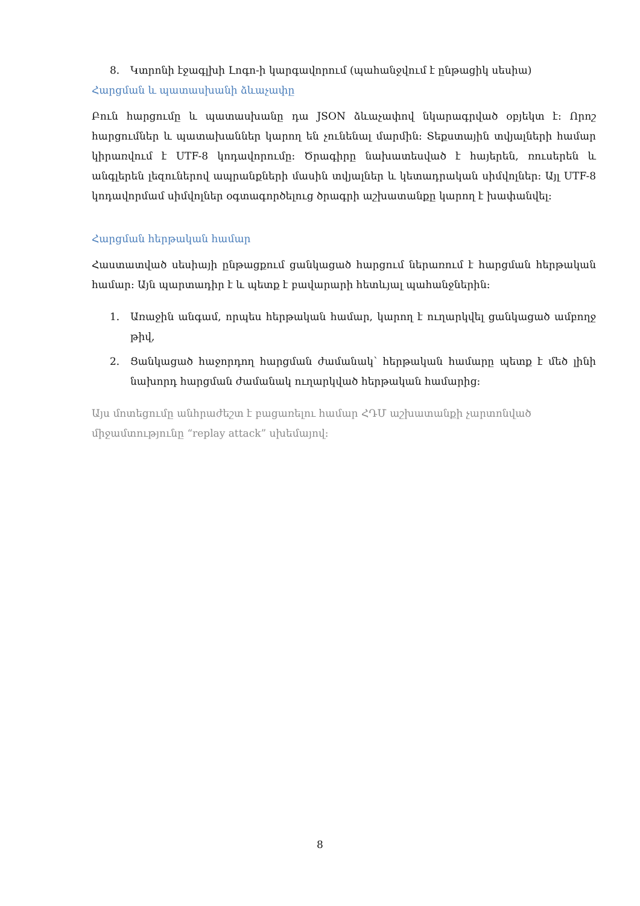8. Կտրոնի էջագլխի Լոգո-ի կարգավորում (պահանջվում է ընթացիկ սեսիա)
Հարցման և պատասխանի ձևաչափը
Բուն հարցումը և պատասխանը դա JSON ձևաչափով նկարագրված օբյեկտ է: Որոշ հարցումներ և պատախաններ կարող են չունենալ մարմին: Տեքստային տվյալների համար կիրառվում է UTF-8 կոդավորումը: Ծրագիրը նախատեսված է հայերեն, ռուսերեն և անգլերեն լեզուներով ապրանքների մասին տվյալներ և կետադրական սիմվոլներ: Այլ UTF-8 կոդավորմամ սիմվոլներ օգտագործելուց ծրագրի աշխատանքը կարող է խափանվել:
Հարցման հերթական համար
Հաստատված սեսիայի ընթացքում ցանկացած հարցում ներառում է հարցման հերթական համար: Այն պարտադիր է և պետք է բավարարի հետևյալ պահանջներին:
1. Առաջին անգամ, որպես հերթական համար, կարող է ուղարկվել ցանկացած ամբողջ թիվ,
2. Ցանկացած հաջորդող հարցման ժամանակ՝ հերթական համարը պետք է մեծ լինի նախորդ հարցման ժամանակ ուղարկված հերթական համարից:
Այս մոտեցումը անհրաժեշտ է բացառելու համար ՀԴՄ աշխատանքի չարտոնված
միջամտությունը “replay attack” սխեմայով:
8